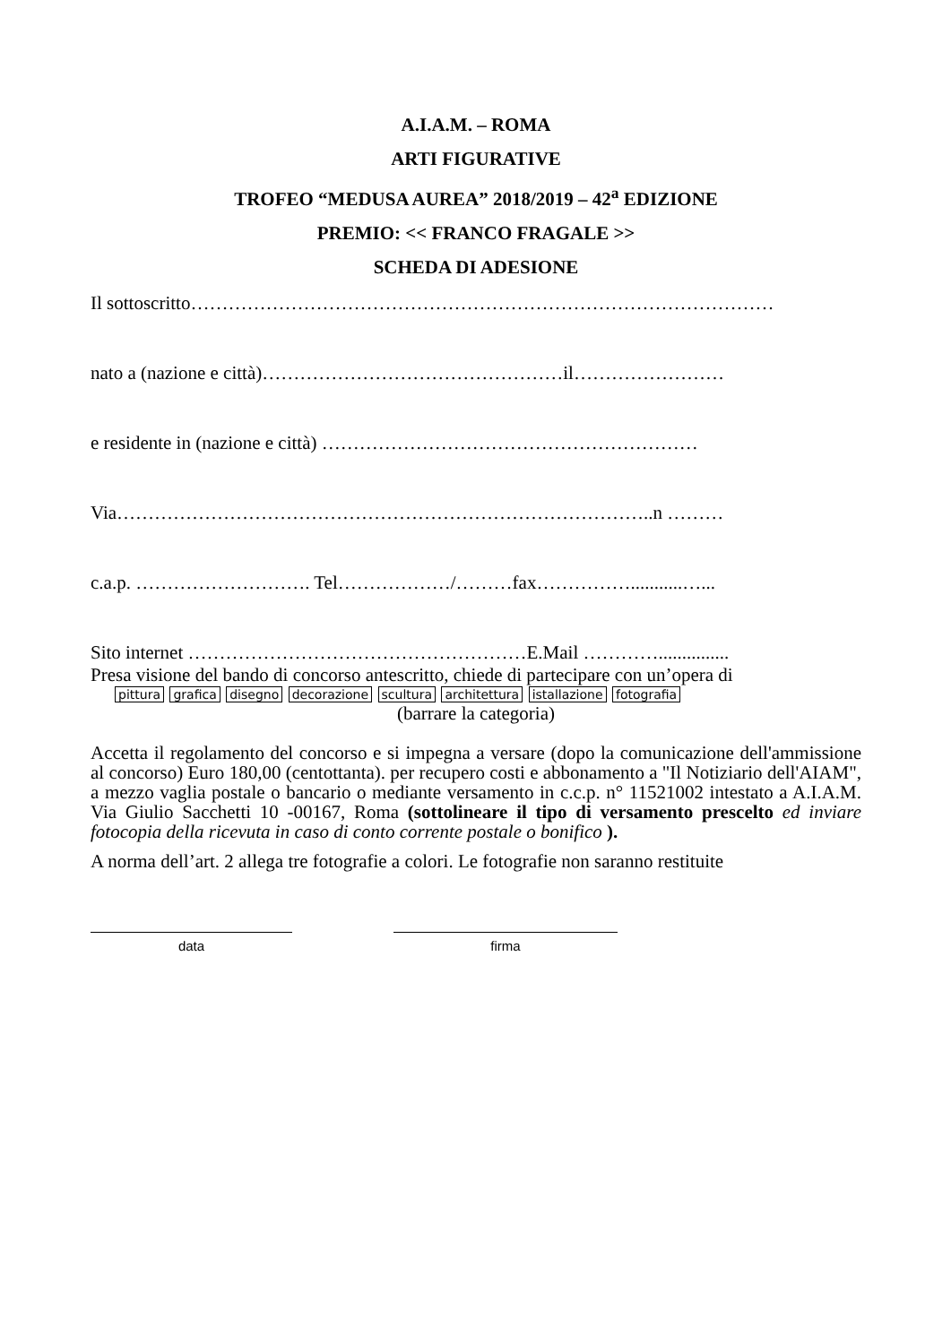A.I.A.M. – ROMA
ARTI FIGURATIVE
TROFEO “MEDUSA AUREA” 2018/2019 – 42<sup>a</sup> EDIZIONE
PREMIO: << FRANCO FRAGALE >>
SCHEDA DI ADESIONE
Il sottoscritto…………………………………………………………………………………
nato a (nazione e città)…………………………………………il……………………
e residente in (nazione e città) ……………………………………………………
Via…………………………………………………………………………..n ………
c.a.p. ………………………. Tel………………/………fax……………...........…...
Sito internet ………………………………………………E.Mail …………...............
Presa visione del bando di concorso antescritto, chiede di partecipare con un’opera di
pittura grafica disegno decorazione scultura architettura istallazione fotografia
(barrare la categoria)
Accetta il regolamento del concorso e si impegna a versare (dopo la comunicazione dell'ammissione al concorso) Euro 180,00 (centottanta). per recupero costi e abbonamento a "Il Notiziario dell'AIAM", a mezzo vaglia postale o bancario o mediante versamento in c.c.p. n° 11521002 intestato a A.I.A.M. Via Giulio Sacchetti 10 -00167, Roma (sottolineare il tipo di versamento prescelto ed inviare fotocopia della ricevuta in caso di conto corrente postale o bonifico ).
A norma dell’art. 2 allega tre fotografie a colori. Le fotografie non saranno restituite
data firma